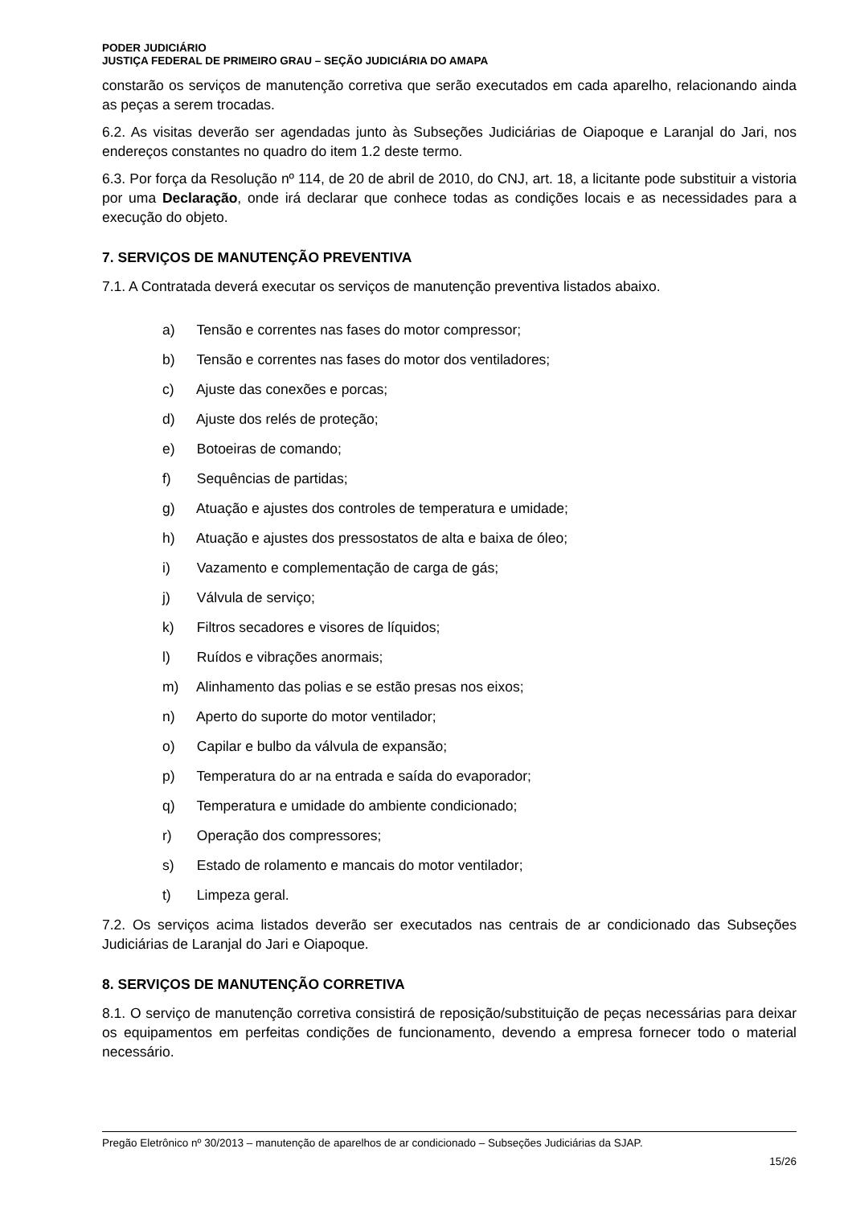PODER JUDICIÁRIO
JUSTIÇA FEDERAL DE PRIMEIRO GRAU – SEÇÃO JUDICIÁRIA DO AMAPA
constarão os serviços de manutenção corretiva que serão executados em cada aparelho, relacionando ainda as peças a serem trocadas.
6.2. As visitas deverão ser agendadas junto às Subseções Judiciárias de Oiapoque e Laranjal do Jari, nos endereços constantes no quadro do item 1.2 deste termo.
6.3. Por força da Resolução nº 114, de 20 de abril de 2010, do CNJ, art. 18, a licitante pode substituir a vistoria por uma Declaração, onde irá declarar que conhece todas as condições locais e as necessidades para a execução do objeto.
7. SERVIÇOS DE MANUTENÇÃO PREVENTIVA
7.1. A Contratada deverá executar os serviços de manutenção preventiva listados abaixo.
a) Tensão e correntes nas fases do motor compressor;
b) Tensão e correntes nas fases do motor dos ventiladores;
c) Ajuste das conexões e porcas;
d) Ajuste dos relés de proteção;
e) Botoeiras de comando;
f) Sequências de partidas;
g) Atuação e ajustes dos controles de temperatura e umidade;
h) Atuação e ajustes dos pressostatos de alta e baixa de óleo;
i) Vazamento e complementação de carga de gás;
j) Válvula de serviço;
k) Filtros secadores e visores de líquidos;
l) Ruídos e vibrações anormais;
m) Alinhamento das polias e se estão presas nos eixos;
n) Aperto do suporte do motor ventilador;
o) Capilar e bulbo da válvula de expansão;
p) Temperatura do ar na entrada e saída do evaporador;
q) Temperatura e umidade do ambiente condicionado;
r) Operação dos compressores;
s) Estado de rolamento e mancais do motor ventilador;
t) Limpeza geral.
7.2. Os serviços acima listados deverão ser executados nas centrais de ar condicionado das Subseções Judiciárias de Laranjal do Jari e Oiapoque.
8. SERVIÇOS DE MANUTENÇÃO CORRETIVA
8.1. O serviço de manutenção corretiva consistirá de reposição/substituição de peças necessárias para deixar os equipamentos em perfeitas condições de funcionamento, devendo a empresa fornecer todo o material necessário.
Pregão Eletrônico nº 30/2013 – manutenção de aparelhos de ar condicionado – Subseções Judiciárias da SJAP.
15/26